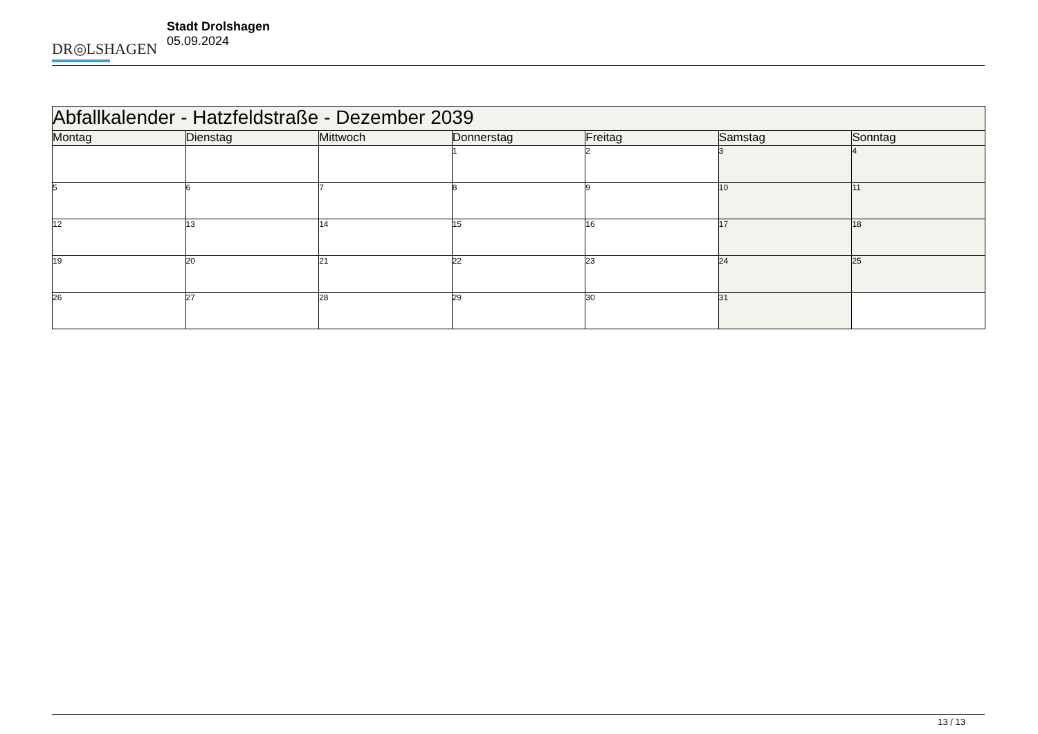DR◎LSHAGEN
Stadt Drolshagen
05.09.2024
| Abfallkalender - Hatzfeldstraße - Dezember 2039 | | | | | | |
| Montag | Dienstag | Mittwoch | Donnerstag | Freitag | Samstag | Sonntag |
| | | | 1 | 2 | 3 | 4 |
| 5 | 6 | 7 | 8 | 9 | 10 | 11 |
| 12 | 13 | 14 | 15 | 16 | 17 | 18 |
| 19 | 20 | 21 | 22 | 23 | 24 | 25 |
| 26 | 27 | 28 | 29 | 30 | 31 | |
13 / 13